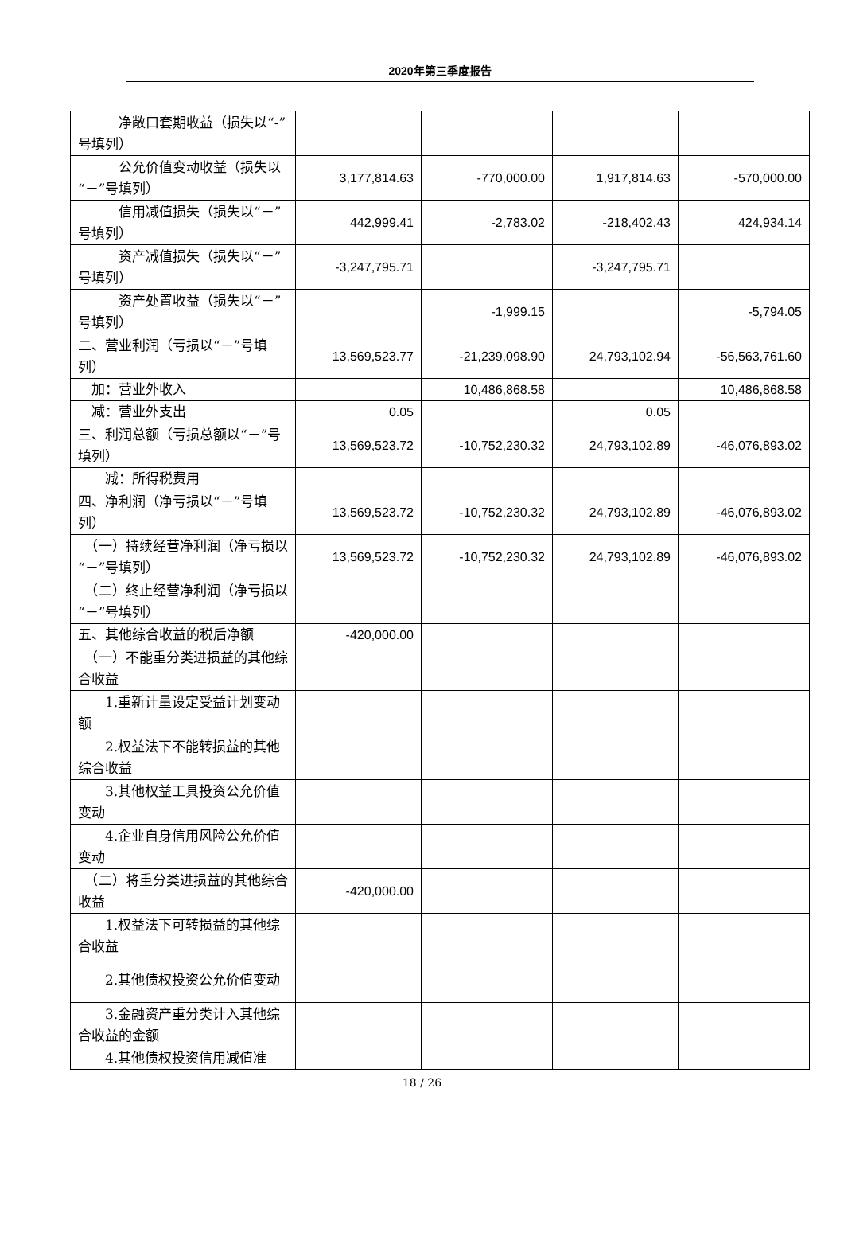2020年第三季度报告
| 净敞口套期收益（损失以“-”号填列） | | | | |
| 公允价值变动收益（损失以“－”号填列） | 3,177,814.63 | -770,000.00 | 1,917,814.63 | -570,000.00 |
| 信用减值损失（损失以“－”号填列） | 442,999.41 | -2,783.02 | -218,402.43 | 424,934.14 |
| 资产减值损失（损失以“－”号填列） | -3,247,795.71 | | -3,247,795.71 | |
| 资产处置收益（损失以“－”号填列） | | -1,999.15 | | -5,794.05 |
| 二、营业利润（亏损以“－”号填列） | 13,569,523.77 | -21,239,098.90 | 24,793,102.94 | -56,563,761.60 |
| 加：营业外收入 | | 10,486,868.58 | | 10,486,868.58 |
| 减：营业外支出 | 0.05 | | 0.05 | |
| 三、利润总额（亏损总额以“－”号填列） | 13,569,523.72 | -10,752,230.32 | 24,793,102.89 | -46,076,893.02 |
| 减：所得税费用 | | | | |
| 四、净利润（净亏损以“－”号填列） | 13,569,523.72 | -10,752,230.32 | 24,793,102.89 | -46,076,893.02 |
| （一）持续经营净利润（净亏损以“－”号填列） | 13,569,523.72 | -10,752,230.32 | 24,793,102.89 | -46,076,893.02 |
| （二）终止经营净利润（净亏损以“－”号填列） | | | | |
| 五、其他综合收益的税后净额 | -420,000.00 | | | |
| （一）不能重分类进损益的其他综合收益 | | | | |
| 1.重新计量设定受益计划变动额 | | | | |
| 2.权益法下不能转损益的其他综合收益 | | | | |
| 3.其他权益工具投资公允价值变动 | | | | |
| 4.企业自身信用风险公允价值变动 | | | | |
| （二）将重分类进损益的其他综合收益 | -420,000.00 | | | |
| 1.权益法下可转损益的其他综合收益 | | | | |
| 2.其他债权投资公允价值变动 | | | | |
| 3.金融资产重分类计入其他综合收益的金额 | | | | |
| 4.其他债权投资信用减值准 | | | | |
18 / 26